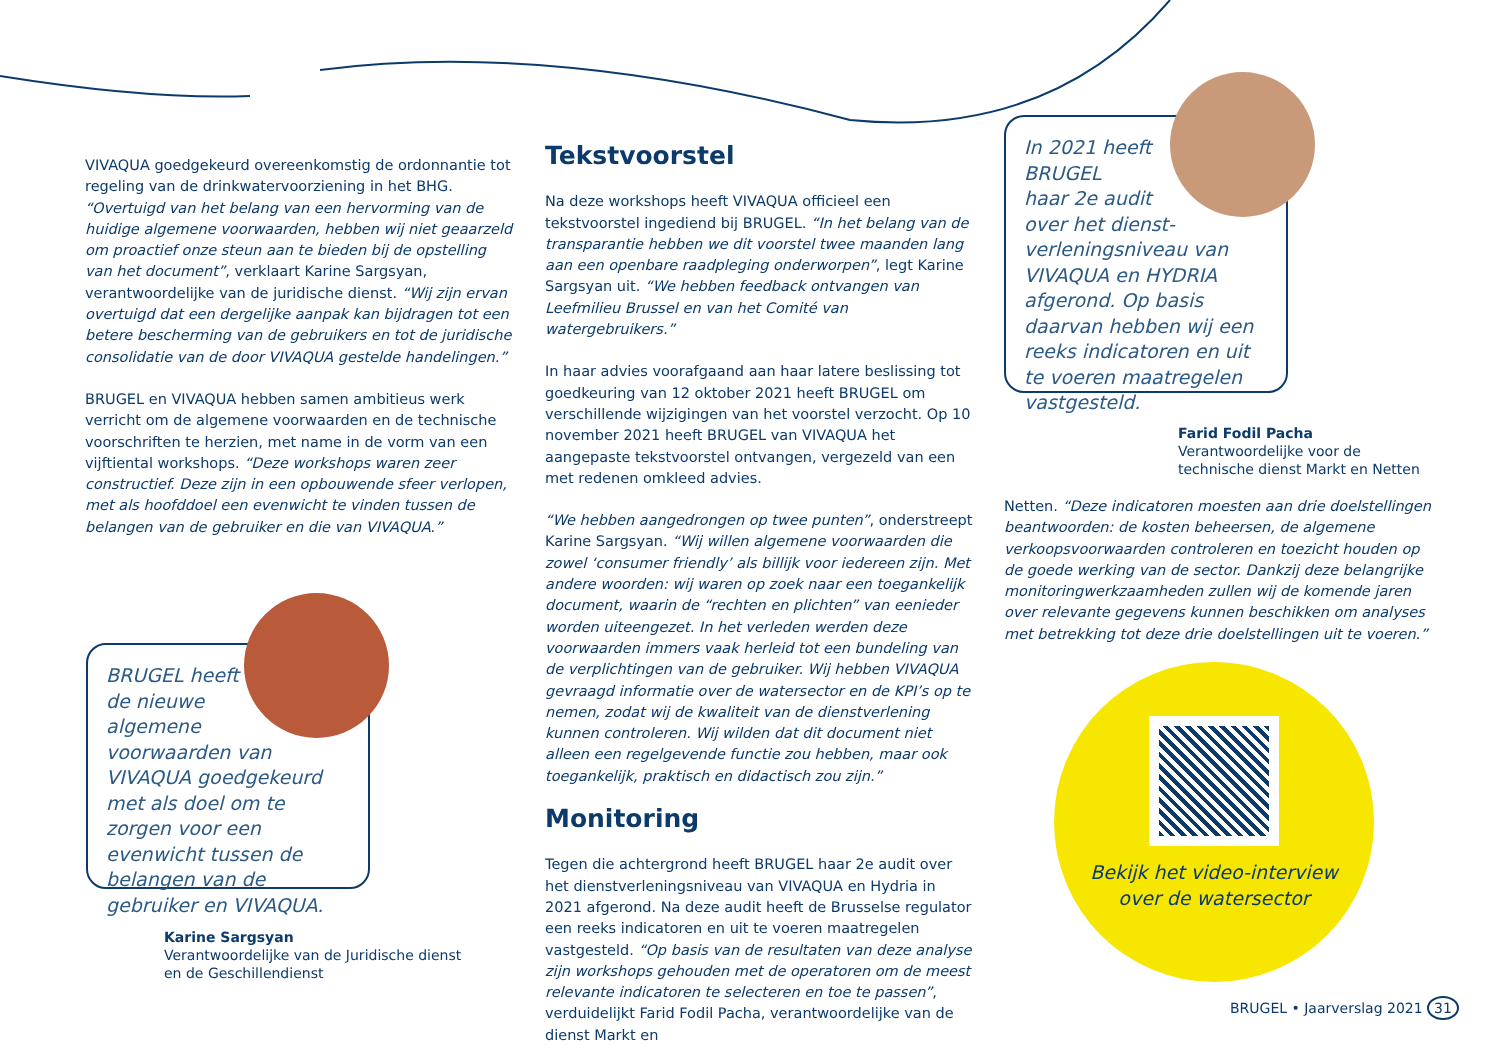VIVAQUA goedgekeurd overeenkomstig de ordonnantie tot regeling van de drinkwatervoorziening in het BHG. “Overtuigd van het belang van een hervorming van de huidige algemene voorwaarden, hebben wij niet geaarzeld om proactief onze steun aan te bieden bij de opstelling van het document”, verklaart Karine Sargsyan, verantwoordelijke van de juridische dienst. “Wij zijn ervan overtuigd dat een dergelijke aanpak kan bijdragen tot een betere bescherming van de gebruikers en tot de juridische consolidatie van de door VIVAQUA gestelde handelingen.”
BRUGEL en VIVAQUA hebben samen ambitieus werk verricht om de algemene voorwaarden en de technische voorschriften te herzien, met name in de vorm van een vijftiental workshops. “Deze workshops waren zeer constructief. Deze zijn in een opbouwende sfeer verlopen, met als hoofddoel een evenwicht te vinden tussen de belangen van de gebruiker en die van VIVAQUA.”
BRUGEL heeft
de nieuwe
algemene
voorwaarden van
VIVAQUA goedgekeurd met als doel om te zorgen voor een evenwicht tussen de belangen van de gebruiker en VIVAQUA.
Karine Sargsyan
Verantwoordelijke van de Juridische dienst
en de Geschillendienst
Tekstvoorstel
Na deze workshops heeft VIVAQUA officieel een tekstvoorstel ingediend bij BRUGEL. “In het belang van de transparantie hebben we dit voorstel twee maanden lang aan een openbare raadpleging onderworpen”, legt Karine Sargsyan uit. “We hebben feedback ontvangen van Leefmilieu Brussel en van het Comité van watergebruikers.”
In haar advies voorafgaand aan haar latere beslissing tot goedkeuring van 12 oktober 2021 heeft BRUGEL om verschillende wijzigingen van het voorstel verzocht. Op 10 november 2021 heeft BRUGEL van VIVAQUA het aangepaste tekstvoorstel ontvangen, vergezeld van een met redenen omkleed advies.
“We hebben aangedrongen op twee punten”, onderstreept Karine Sargsyan. “Wij willen algemene voorwaarden die zowel ‘consumer friendly’ als billijk voor iedereen zijn. Met andere woorden: wij waren op zoek naar een toegankelijk document, waarin de “rechten en plichten” van eenieder worden uiteengezet. In het verleden werden deze voorwaarden immers vaak herleid tot een bundeling van de verplichtingen van de gebruiker. Wij hebben VIVAQUA gevraagd informatie over de watersector en de KPI’s op te nemen, zodat wij de kwaliteit van de dienstverlening kunnen controleren. Wij wilden dat dit document niet alleen een regelgevende functie zou hebben, maar ook toegankelijk, praktisch en didactisch zou zijn.”
Monitoring
Tegen die achtergrond heeft BRUGEL haar 2e audit over het dienstverleningsniveau van VIVAQUA en Hydria in 2021 afgerond. Na deze audit heeft de Brusselse regulator een reeks indicatoren en uit te voeren maatregelen vastgesteld. “Op basis van de resultaten van deze analyse zijn workshops gehouden met de operatoren om de meest relevante indicatoren te selecteren en toe te passen”, verduidelijkt Farid Fodil Pacha, verantwoordelijke van de dienst Markt en
In 2021 heeft
BRUGEL
haar 2e audit
over het dienst-
verleningsniveau van VIVAQUA en HYDRIA afgerond. Op basis daarvan hebben wij een reeks indicatoren en uit te voeren maatregelen vastgesteld.
Farid Fodil Pacha
Verantwoordelijke voor de
technische dienst Markt en Netten
Netten. “Deze indicatoren moesten aan drie doelstellingen beantwoorden: de kosten beheersen, de algemene verkoopsvoorwaarden controleren en toezicht houden op de goede werking van de sector. Dankzij deze belangrijke monitoringwerkzaamheden zullen wij de komende jaren over relevante gegevens kunnen beschikken om analyses met betrekking tot deze drie doelstellingen uit te voeren.”
Bekijk het video-interview
over de watersector
BRUGEL • Jaarverslag 2021 31